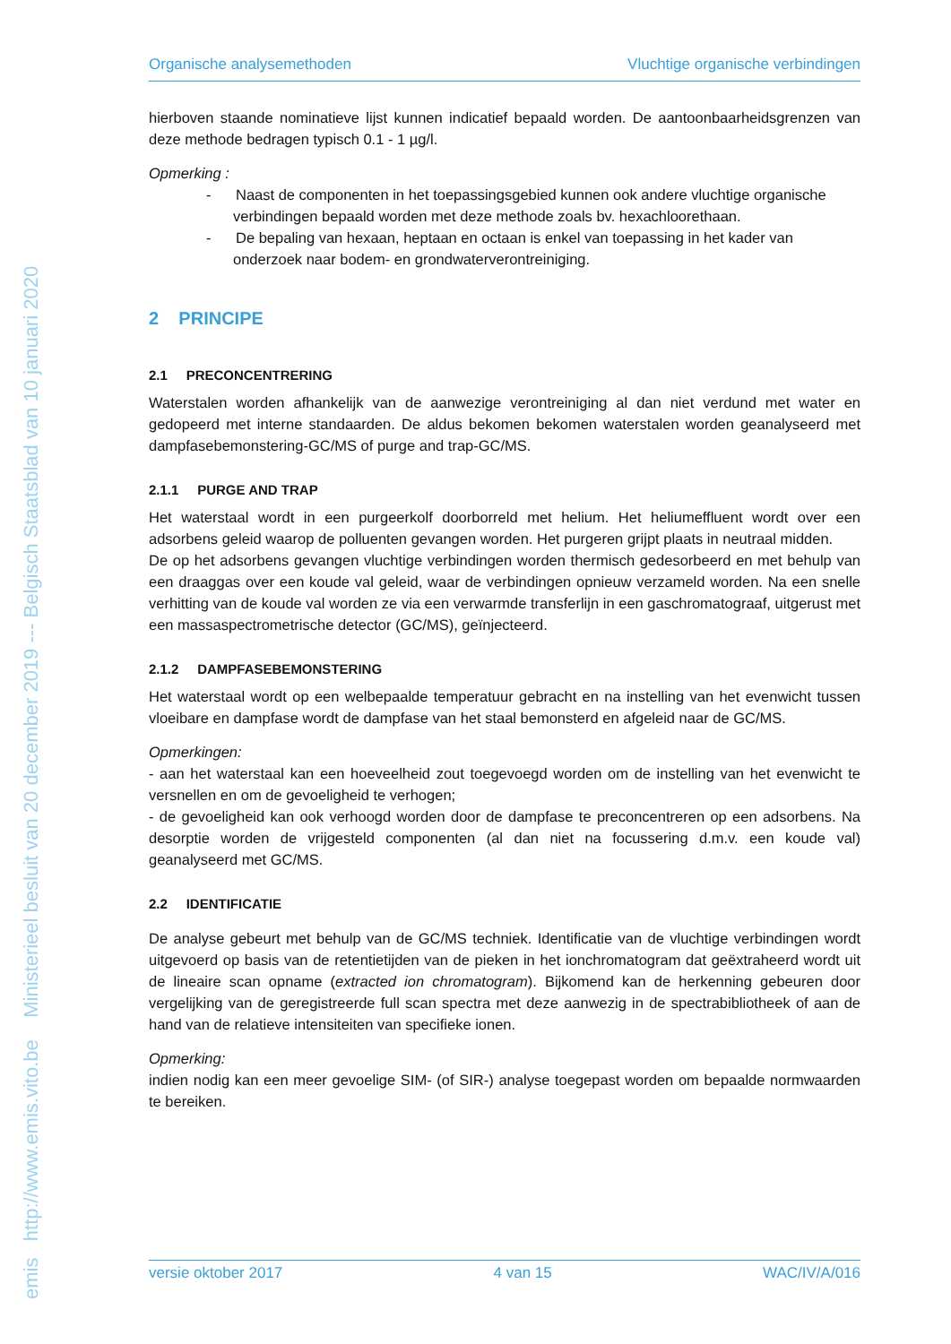emis http://www.emis.vito.be Ministerieel besluit van 20 december 2019 --- Belgisch Staatsblad van 10 januari 2020
Organische analysemethoden Vluchtige organische verbindingen
hierboven staande nominatieve lijst kunnen indicatief bepaald worden. De aantoonbaarheidsgrenzen van deze methode bedragen typisch 0.1 - 1 µg/l.
Opmerking :
- Naast de componenten in het toepassingsgebied kunnen ook andere vluchtige organische verbindingen bepaald worden met deze methode zoals bv. hexachloorethaan.
- De bepaling van hexaan, heptaan en octaan is enkel van toepassing in het kader van onderzoek naar bodem- en grondwaterverontreiniging.
2 PRINCIPE
2.1 PRECONCENTRERING
Waterstalen worden afhankelijk van de aanwezige verontreiniging al dan niet verdund met water en gedopeerd met interne standaarden. De aldus bekomen bekomen waterstalen worden geanalyseerd met dampfasebemonstering-GC/MS of purge and trap-GC/MS.
2.1.1 PURGE AND TRAP
Het waterstaal wordt in een purgeerkolf doorborreld met helium. Het heliumeffluent wordt over een adsorbens geleid waarop de polluenten gevangen worden. Het purgeren grijpt plaats in neutraal midden.
De op het adsorbens gevangen vluchtige verbindingen worden thermisch gedesorbeerd en met behulp van een draaggas over een koude val geleid, waar de verbindingen opnieuw verzameld worden. Na een snelle verhitting van de koude val worden ze via een verwarmde transferlijn in een gaschromatograaf, uitgerust met een massaspectrometrische detector (GC/MS), geïnjecteerd.
2.1.2 DAMPFASEBEMONSTERING
Het waterstaal wordt op een welbepaalde temperatuur gebracht en na instelling van het evenwicht tussen vloeibare en dampfase wordt de dampfase van het staal bemonsterd en afgeleid naar de GC/MS.
Opmerkingen:
- aan het waterstaal kan een hoeveelheid zout toegevoegd worden om de instelling van het evenwicht te versnellen en om de gevoeligheid te verhogen;
- de gevoeligheid kan ook verhoogd worden door de dampfase te preconcentreren op een adsorbens. Na desorptie worden de vrijgesteld componenten (al dan niet na focussering d.m.v. een koude val) geanalyseerd met GC/MS.
2.2 IDENTIFICATIE
De analyse gebeurt met behulp van de GC/MS techniek. Identificatie van de vluchtige verbindingen wordt uitgevoerd op basis van de retentietijden van de pieken in het ionchromatogram dat geëxtraheerd wordt uit de lineaire scan opname (extracted ion chromatogram). Bijkomend kan de herkenning gebeuren door vergelijking van de geregistreerde full scan spectra met deze aanwezig in de spectrabibliotheek of aan de hand van de relatieve intensiteiten van specifieke ionen.
Opmerking:
indien nodig kan een meer gevoelige SIM- (of SIR-) analyse toegepast worden om bepaalde normwaarden te bereiken.
versie oktober 2017 4 van 15 WAC/IV/A/016